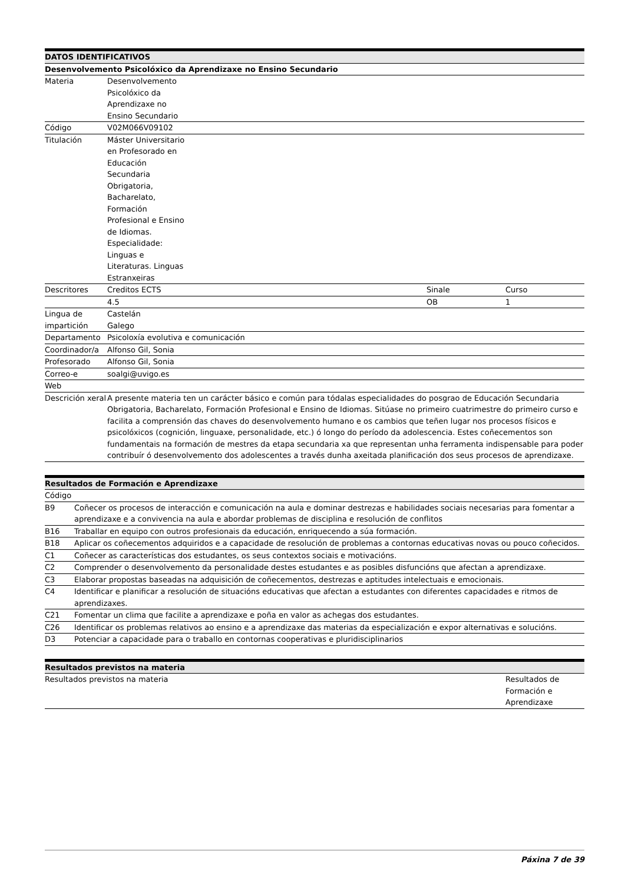| DATOS IDENTIFICATIVOS | | | | |
| --- | --- | --- | --- | --- |
| Desenvolvemento Psicolóxico da Aprendizaxe no Ensino Secundario | | | | |
| Materia | Desenvolvemento Psicolóxico da Aprendizaxe no Ensino Secundario | | | |
| Código | V02M066V09102 | | | |
| Titulación | Máster Universitario en Profesorado en Educación Secundaria Obrigatoria, Bacharelato, Formación Profesional e Ensino de Idiomas. Especialidade: Linguas e Literaturas. Linguas Estranxeiras | | | |
| Descritores | Creditos ECTS | | Sinale | Curso |
| | 4.5 | | OB | 1 |
| Lingua de impartición | Castelán Galego | | | |
| Departamento | Psicoloxía evolutiva e comunicación | | | |
| Coordinador/a | Alfonso Gil, Sonia | | | |
| Profesorado | Alfonso Gil, Sonia | | | |
| Correo-e | soalgi@uvigo.es | | | |
| Web | | | | |
| Descrición xeral | A presente materia ten un carácter básico e común para tódalas especialidades do posgrao de Educación Secundaria Obrigatoria, Bacharelato, Formación Profesional e Ensino de Idiomas. Sitúase no primeiro cuatrimestre do primeiro curso e facilita a comprensión das chaves do desenvolvemento humano e os cambios que teñen lugar nos procesos físicos e psicolóxicos (cognición, linguaxe, personalidade, etc.) ó longo do período da adolescencia. Estes coñecementos son fundamentais na formación de mestres da etapa secundaria xa que representan unha ferramenta indispensable para poder contribuír ó desenvolvemento dos adolescentes a través dunha axeitada planificación dos seus procesos de aprendizaxe. | | | |
Cuadrimestre 1c
| Resultados de Formación e Aprendizaxe | |
| --- | --- |
| Código | |
| B9 | Coñecer os procesos de interacción e comunicación na aula e dominar destrezas e habilidades sociais necesarias para fomentar a aprendizaxe e a convivencia na aula e abordar problemas de disciplina e resolución de conflitos |
| B16 | Traballar en equipo con outros profesionais da educación, enriquecendo a súa formación. |
| B18 | Aplicar os coñecementos adquiridos e a capacidade de resolución de problemas a contornas educativas novas ou pouco coñecidos. |
| C1 | Coñecer as características dos estudantes, os seus contextos sociais e motivacións. |
| C2 | Comprender o desenvolvemento da personalidade destes estudantes e as posibles disfuncións que afectan a aprendizaxe. |
| C3 | Elaborar propostas baseadas na adquisición de coñecementos, destrezas e aptitudes intelectuais e emocionais. |
| C4 | Identificar e planificar a resolución de situacións educativas que afectan a estudantes con diferentes capacidades e ritmos de aprendizaxes. |
| C21 | Fomentar un clima que facilite a aprendizaxe e poña en valor as achegas dos estudantes. |
| C26 | Identificar os problemas relativos ao ensino e a aprendizaxe das materias da especialización e expor alternativas e solucións. |
| D3 | Potenciar a capacidade para o traballo en contornas cooperativas e pluridisciplinarios |
| Resultados previstos na materia | |
| --- | --- |
| Resultados previstos na materia | Resultados de Formación e Aprendizaxe |
Páxina 7 de 39